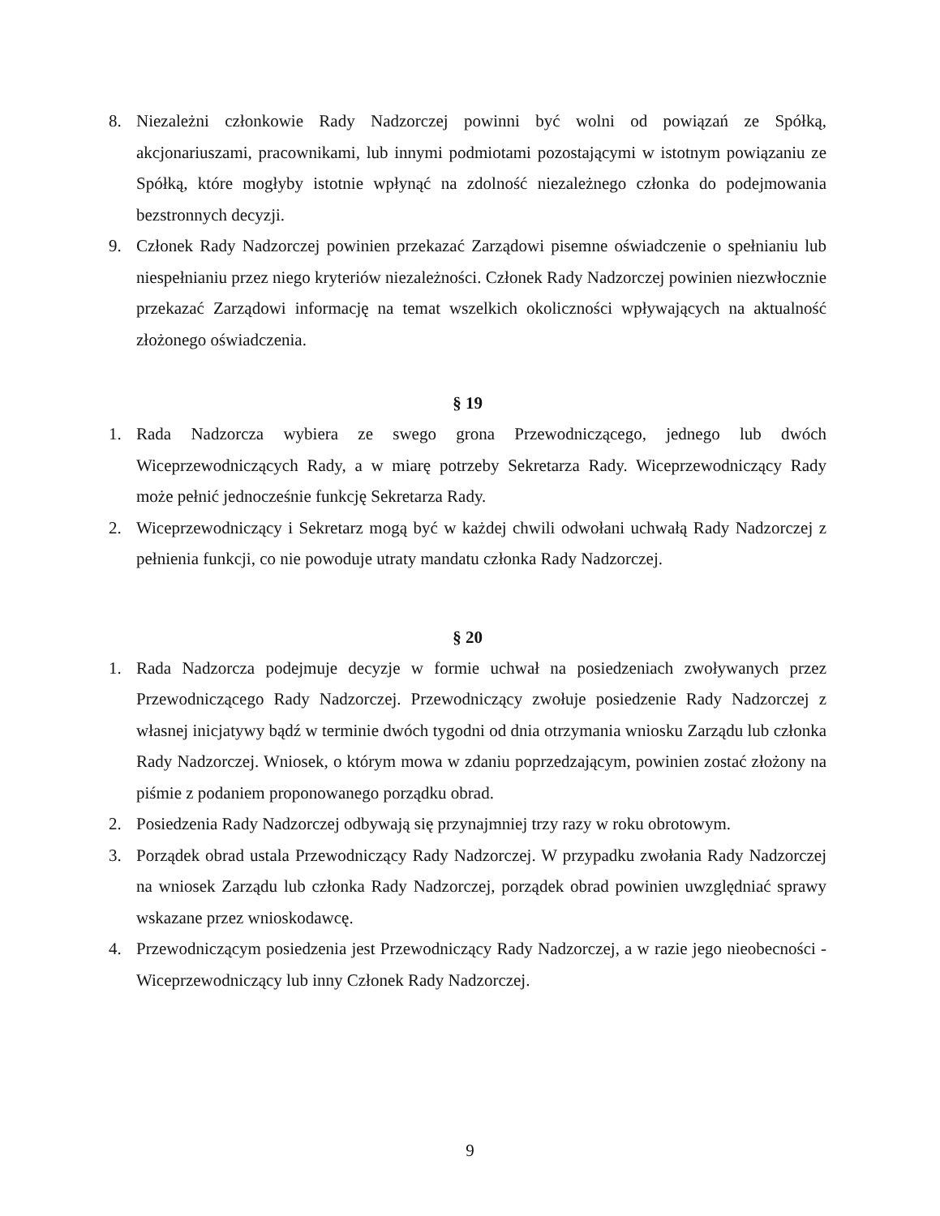8. Niezależni członkowie Rady Nadzorczej powinni być wolni od powiązań ze Spółką, akcjonariuszami, pracownikami, lub innymi podmiotami pozostającymi w istotnym powiązaniu ze Spółką, które mogłyby istotnie wpłynąć na zdolność niezależnego członka do podejmowania bezstronnych decyzji.
9. Członek Rady Nadzorczej powinien przekazać Zarządowi pisemne oświadczenie o spełnianiu lub niespełnianiu przez niego kryteriów niezależności. Członek Rady Nadzorczej powinien niezwłocznie przekazać Zarządowi informację na temat wszelkich okoliczności wpływających na aktualność złożonego oświadczenia.
§ 19
1. Rada Nadzorcza wybiera ze swego grona Przewodniczącego, jednego lub dwóch Wiceprzewodniczących Rady, a w miarę potrzeby Sekretarza Rady. Wiceprzewodniczący Rady może pełnić jednocześnie funkcję Sekretarza Rady.
2. Wiceprzewodniczący i Sekretarz mogą być w każdej chwili odwołani uchwałą Rady Nadzorczej z pełnienia funkcji, co nie powoduje utraty mandatu członka Rady Nadzorczej.
§ 20
1. Rada Nadzorcza podejmuje decyzje w formie uchwał na posiedzeniach zwoływanych przez Przewodniczącego Rady Nadzorczej. Przewodniczący zwołuje posiedzenie Rady Nadzorczej z własnej inicjatywy bądź w terminie dwóch tygodni od dnia otrzymania wniosku Zarządu lub członka Rady Nadzorczej. Wniosek, o którym mowa w zdaniu poprzedzającym, powinien zostać złożony na piśmie z podaniem proponowanego porządku obrad.
2. Posiedzenia Rady Nadzorczej odbywają się przynajmniej trzy razy w roku obrotowym.
3. Porządek obrad ustala Przewodniczący Rady Nadzorczej. W przypadku zwołania Rady Nadzorczej na wniosek Zarządu lub członka Rady Nadzorczej, porządek obrad powinien uwzględniać sprawy wskazane przez wnioskodawcę.
4. Przewodniczącym posiedzenia jest Przewodniczący Rady Nadzorczej, a w razie jego nieobecności - Wiceprzewodniczący lub inny Członek Rady Nadzorczej.
9